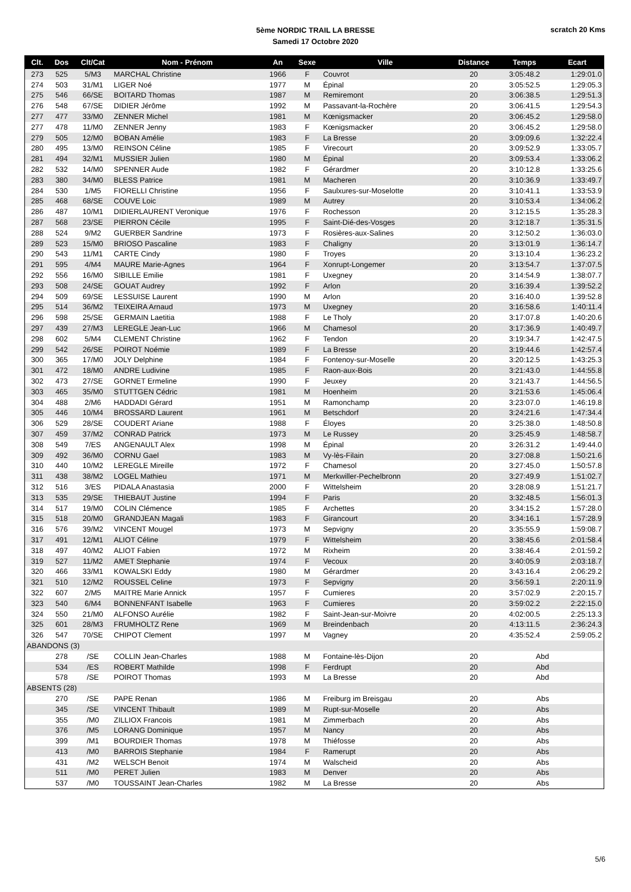5ème NORDIC TRAIL LA BRESSE
Samedi 17 Octobre 2020
scratch 20 Kms
| Clt. | Dos | Clt/Cat | Nom - Prénom | An | Sexe | Ville | Distance | Temps | Ecart |
| --- | --- | --- | --- | --- | --- | --- | --- | --- | --- |
| 273 | 525 | 5/M3 | MARCHAL Christine | 1966 | F | Couvrot | 20 | 3:05:48.2 | 1:29:01.0 |
| 274 | 503 | 31/M1 | LIGER Noé | 1977 | M | Épinal | 20 | 3:05:52.5 | 1:29:05.3 |
| 275 | 546 | 66/SE | BOITARD Thomas | 1987 | M | Remiremont | 20 | 3:06:38.5 | 1:29:51.3 |
| 276 | 548 | 67/SE | DIDIER Jérôme | 1992 | M | Passavant-la-Rochère | 20 | 3:06:41.5 | 1:29:54.3 |
| 277 | 477 | 33/M0 | ZENNER Michel | 1981 | M | Kœnigsmacker | 20 | 3:06:45.2 | 1:29:58.0 |
| 277 | 478 | 11/M0 | ZENNER Jenny | 1983 | F | Kœnigsmacker | 20 | 3:06:45.2 | 1:29:58.0 |
| 279 | 505 | 12/M0 | BOBAN Amélie | 1983 | F | La Bresse | 20 | 3:09:09.6 | 1:32:22.4 |
| 280 | 495 | 13/M0 | REINSON Céline | 1985 | F | Virecourt | 20 | 3:09:52.9 | 1:33:05.7 |
| 281 | 494 | 32/M1 | MUSSIER Julien | 1980 | M | Épinal | 20 | 3:09:53.4 | 1:33:06.2 |
| 282 | 532 | 14/M0 | SPENNER Aude | 1982 | F | Gérardmer | 20 | 3:10:12.8 | 1:33:25.6 |
| 283 | 380 | 34/M0 | BLESS Patrice | 1981 | M | Macheren | 20 | 3:10:36.9 | 1:33:49.7 |
| 284 | 530 | 1/M5 | FIORELLI Christine | 1956 | F | Saulxures-sur-Moselotte | 20 | 3:10:41.1 | 1:33:53.9 |
| 285 | 468 | 68/SE | COUVE Loic | 1989 | M | Autrey | 20 | 3:10:53.4 | 1:34:06.2 |
| 286 | 487 | 10/M1 | DIDIERLAURENT Veronique | 1976 | F | Rochesson | 20 | 3:12:15.5 | 1:35:28.3 |
| 287 | 568 | 23/SE | PIERRON Cécile | 1995 | F | Saint-Dié-des-Vosges | 20 | 3:12:18.7 | 1:35:31.5 |
| 288 | 524 | 9/M2 | GUERBER Sandrine | 1973 | F | Rosières-aux-Salines | 20 | 3:12:50.2 | 1:36:03.0 |
| 289 | 523 | 15/M0 | BRIOSO Pascaline | 1983 | F | Chaligny | 20 | 3:13:01.9 | 1:36:14.7 |
| 290 | 543 | 11/M1 | CARTE Cindy | 1980 | F | Troyes | 20 | 3:13:10.4 | 1:36:23.2 |
| 291 | 595 | 4/M4 | MAURE Marie-Agnes | 1964 | F | Xonrupt-Longemer | 20 | 3:13:54.7 | 1:37:07.5 |
| 292 | 556 | 16/M0 | SIBILLE Emilie | 1981 | F | Uxegney | 20 | 3:14:54.9 | 1:38:07.7 |
| 293 | 508 | 24/SE | GOUAT Audrey | 1992 | F | Arlon | 20 | 3:16:39.4 | 1:39:52.2 |
| 294 | 509 | 69/SE | LESSUISE Laurent | 1990 | M | Arlon | 20 | 3:16:40.0 | 1:39:52.8 |
| 295 | 514 | 36/M2 | TEIXEIRA Arnaud | 1973 | M | Uxegney | 20 | 3:16:58.6 | 1:40:11.4 |
| 296 | 598 | 25/SE | GERMAIN Laetitia | 1988 | F | Le Tholy | 20 | 3:17:07.8 | 1:40:20.6 |
| 297 | 439 | 27/M3 | LEREGLE Jean-Luc | 1966 | M | Chamesol | 20 | 3:17:36.9 | 1:40:49.7 |
| 298 | 602 | 5/M4 | CLEMENT Christine | 1962 | F | Tendon | 20 | 3:19:34.7 | 1:42:47.5 |
| 299 | 542 | 26/SE | POIROT Noémie | 1989 | F | La Bresse | 20 | 3:19:44.6 | 1:42:57.4 |
| 300 | 365 | 17/M0 | JOLY Delphine | 1984 | F | Fontenoy-sur-Moselle | 20 | 3:20:12.5 | 1:43:25.3 |
| 301 | 472 | 18/M0 | ANDRE Ludivine | 1985 | F | Raon-aux-Bois | 20 | 3:21:43.0 | 1:44:55.8 |
| 302 | 473 | 27/SE | GORNET Ermeline | 1990 | F | Jeuxey | 20 | 3:21:43.7 | 1:44:56.5 |
| 303 | 465 | 35/M0 | STUTTGEN Cédric | 1981 | M | Hoenheim | 20 | 3:21:53.6 | 1:45:06.4 |
| 304 | 488 | 2/M6 | HADDADI Gérard | 1951 | M | Ramonchamp | 20 | 3:23:07.0 | 1:46:19.8 |
| 305 | 446 | 10/M4 | BROSSARD Laurent | 1961 | M | Betschdorf | 20 | 3:24:21.6 | 1:47:34.4 |
| 306 | 529 | 28/SE | COUDERT Ariane | 1988 | F | Éloyes | 20 | 3:25:38.0 | 1:48:50.8 |
| 307 | 459 | 37/M2 | CONRAD Patrick | 1973 | M | Le Russey | 20 | 3:25:45.9 | 1:48:58.7 |
| 308 | 549 | 7/ES | ANGENAULT Alex | 1998 | M | Épinal | 20 | 3:26:31.2 | 1:49:44.0 |
| 309 | 492 | 36/M0 | CORNU Gael | 1983 | M | Vy-lès-Filain | 20 | 3:27:08.8 | 1:50:21.6 |
| 310 | 440 | 10/M2 | LEREGLE Mireille | 1972 | F | Chamesol | 20 | 3:27:45.0 | 1:50:57.8 |
| 311 | 438 | 38/M2 | LOGEL Mathieu | 1971 | M | Merkwiller-Pechelbronn | 20 | 3:27:49.9 | 1:51:02.7 |
| 312 | 516 | 3/ES | PIDALA Anastasia | 2000 | F | Wittelsheim | 20 | 3:28:08.9 | 1:51:21.7 |
| 313 | 535 | 29/SE | THIEBAUT Justine | 1994 | F | Paris | 20 | 3:32:48.5 | 1:56:01.3 |
| 314 | 517 | 19/M0 | COLIN Clémence | 1985 | F | Archettes | 20 | 3:34:15.2 | 1:57:28.0 |
| 315 | 518 | 20/M0 | GRANDJEAN Magali | 1983 | F | Girancourt | 20 | 3:34:16.1 | 1:57:28.9 |
| 316 | 576 | 39/M2 | VINCENT Mougel | 1973 | M | Sepvigny | 20 | 3:35:55.9 | 1:59:08.7 |
| 317 | 491 | 12/M1 | ALIOT Céline | 1979 | F | Wittelsheim | 20 | 3:38:45.6 | 2:01:58.4 |
| 318 | 497 | 40/M2 | ALIOT Fabien | 1972 | M | Rixheim | 20 | 3:38:46.4 | 2:01:59.2 |
| 319 | 527 | 11/M2 | AMET Stephanie | 1974 | F | Vecoux | 20 | 3:40:05.9 | 2:03:18.7 |
| 320 | 466 | 33/M1 | KOWALSKI Eddy | 1980 | M | Gérardmer | 20 | 3:43:16.4 | 2:06:29.2 |
| 321 | 510 | 12/M2 | ROUSSEL Celine | 1973 | F | Sepvigny | 20 | 3:56:59.1 | 2:20:11.9 |
| 322 | 607 | 2/M5 | MAITRE Marie Annick | 1957 | F | Cumieres | 20 | 3:57:02.9 | 2:20:15.7 |
| 323 | 540 | 6/M4 | BONNENFANT Isabelle | 1963 | F | Cumieres | 20 | 3:59:02.2 | 2:22:15.0 |
| 324 | 550 | 21/M0 | ALFONSO Aurélie | 1982 | F | Saint-Jean-sur-Moivre | 20 | 4:02:00.5 | 2:25:13.3 |
| 325 | 601 | 28/M3 | FRUMHOLTZ Rene | 1969 | M | Breindenbach | 20 | 4:13:11.5 | 2:36:24.3 |
| 326 | 547 | 70/SE | CHIPOT Clement | 1997 | M | Vagney | 20 | 4:35:52.4 | 2:59:05.2 |
| ABANDONS (3) | | | | | | | | | |
| | 278 | /SE | COLLIN Jean-Charles | 1988 | M | Fontaine-lès-Dijon | 20 | Abd | |
| | 534 | /ES | ROBERT Mathilde | 1998 | F | Ferdrupt | 20 | Abd | |
| | 578 | /SE | POIROT Thomas | 1993 | M | La Bresse | 20 | Abd | |
| ABSENTS (28) | | | | | | | | | |
| | 270 | /SE | PAPE Renan | 1986 | M | Freiburg im Breisgau | 20 | Abs | |
| | 345 | /SE | VINCENT Thibault | 1989 | M | Rupt-sur-Moselle | 20 | Abs | |
| | 355 | /M0 | ZILLIOX Francois | 1981 | M | Zimmerbach | 20 | Abs | |
| | 376 | /M5 | LORANG Dominique | 1957 | M | Nancy | 20 | Abs | |
| | 399 | /M1 | BOURDIER Thomas | 1978 | M | Thiéfosse | 20 | Abs | |
| | 413 | /M0 | BARROIS Stephanie | 1984 | F | Ramerupt | 20 | Abs | |
| | 431 | /M2 | WELSCH Benoit | 1974 | M | Walscheid | 20 | Abs | |
| | 511 | /M0 | PERET Julien | 1983 | M | Denver | 20 | Abs | |
| | 537 | /M0 | TOUSSAINT Jean-Charles | 1982 | M | La Bresse | 20 | Abs | |
5/6